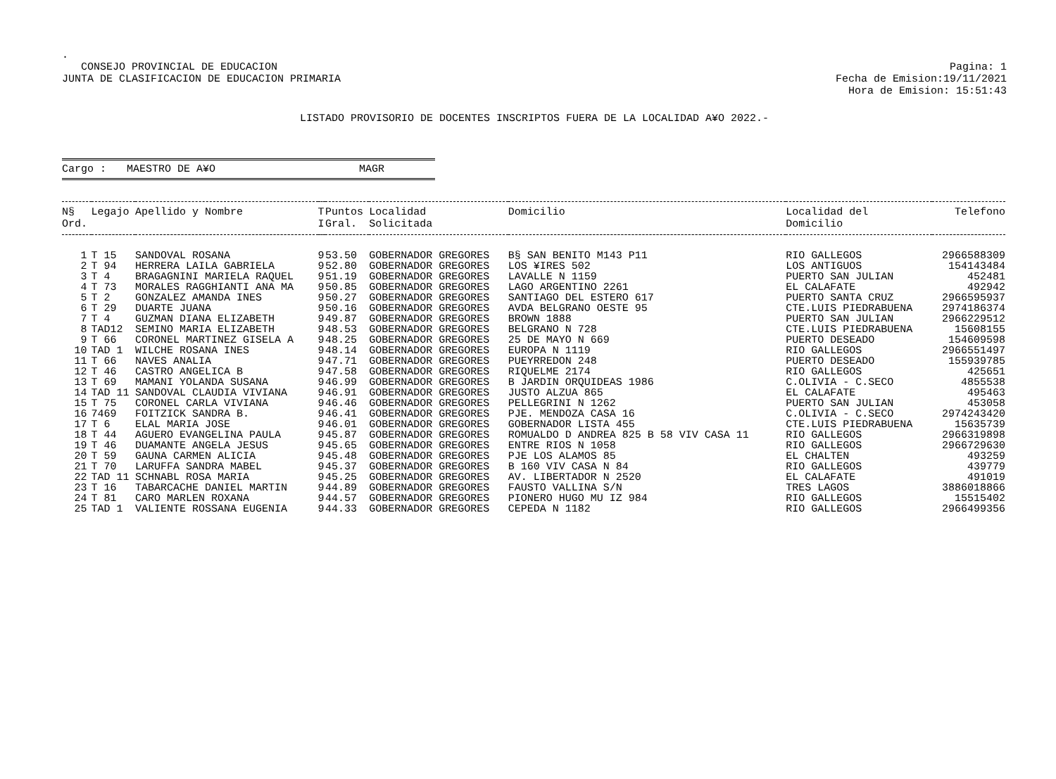.
CONSEJO PROVINCIAL DE EDUCACION
JUNTA DE CLASIFICACION DE EDUCACION PRIMARIA
Pagina: 1
Fecha de Emision:19/11/2021
Hora de Emision: 15:51:43
LISTADO PROVISORIO DE DOCENTES INSCRIPTOS FUERA DE LA LOCALIDAD A¥O 2022.-
Cargo : MAESTRO DE A¥O MAGR
| N§ Ord. | Legajo | Apellido y Nombre | T I | Puntos Gral. | Localidad Solicitada | Domicilio | Localidad del Domicilio | Telefono |
| --- | --- | --- | --- | --- | --- | --- | --- | --- |
| 1 | T 15 | SANDOVAL ROSANA | 9 | 53.50 | GOBERNADOR GREGORES | B§ SAN BENITO M143 P11 | RIO GALLEGOS | 2966588309 |
| 2 | T 94 | HERRERA LAILA GABRIELA | 9 | 52.80 | GOBERNADOR GREGORES | LOS ¥IRES 502 | LOS ANTIGUOS | 154143484 |
| 3 | T 4 | BRAGAGNINI MARIELA RAQUEL | 9 | 51.19 | GOBERNADOR GREGORES | LAVALLE N 1159 | PUERTO SAN JULIAN | 452481 |
| 4 | T 73 | MORALES RAGGHIANTI ANA MA | 9 | 50.85 | GOBERNADOR GREGORES | LAGO ARGENTINO 2261 | EL CALAFATE | 492942 |
| 5 | T 2 | GONZALEZ AMANDA INES | 9 | 50.27 | GOBERNADOR GREGORES | SANTIAGO DEL ESTERO 617 | PUERTO SANTA CRUZ | 2966595937 |
| 6 | T 29 | DUARTE JUANA | 9 | 50.16 | GOBERNADOR GREGORES | AVDA BELGRANO OESTE 95 | CTE.LUIS PIEDRABUENA | 2974186374 |
| 7 | T 4 | GUZMAN DIANA ELIZABETH | 9 | 49.87 | GOBERNADOR GREGORES | BROWN 1888 | PUERTO SAN JULIAN | 2966229512 |
| 8 | TAD12 | SEMINO MARIA ELIZABETH | 9 | 48.53 | GOBERNADOR GREGORES | BELGRANO N 728 | CTE.LUIS PIEDRABUENA | 15608155 |
| 9 | T 66 | CORONEL MARTINEZ GISELA A | 9 | 48.25 | GOBERNADOR GREGORES | 25 DE MAYO N 669 | PUERTO DESEADO | 154609598 |
| 10 | TAD 1 | WILCHE ROSANA INES | 9 | 48.14 | GOBERNADOR GREGORES | EUROPA N 1119 | RIO GALLEGOS | 2966551497 |
| 11 | T 66 | NAVES ANALIA | 9 | 47.71 | GOBERNADOR GREGORES | PUEYRREDON 248 | PUERTO DESEADO | 155939785 |
| 12 | T 46 | CASTRO ANGELICA B | 9 | 47.58 | GOBERNADOR GREGORES | RIQUELME 2174 | RIO GALLEGOS | 425651 |
| 13 | T 69 | MAMANI YOLANDA SUSANA | 9 | 46.99 | GOBERNADOR GREGORES | B JARDIN ORQUIDEAS 1986 | C.OLIVIA - C.SECO | 4855538 |
| 14 | TAD 11 | SANDOVAL CLAUDIA VIVIANA | 9 | 46.91 | GOBERNADOR GREGORES | JUSTO ALZUA 865 | EL CALAFATE | 495463 |
| 15 | T 75 | CORONEL CARLA VIVIANA | 9 | 46.46 | GOBERNADOR GREGORES | PELLEGRINI N 1262 | PUERTO SAN JULIAN | 453058 |
| 16 | 7469 | FOITZICK SANDRA B. | 9 | 46.41 | GOBERNADOR GREGORES | PJE. MENDOZA CASA 16 | C.OLIVIA - C.SECO | 2974243420 |
| 17 | T 6 | ELAL MARIA JOSE | 9 | 46.01 | GOBERNADOR GREGORES | GOBERNADOR LISTA 455 | CTE.LUIS PIEDRABUENA | 15635739 |
| 18 | T 44 | AGUERO EVANGELINA PAULA | 9 | 45.87 | GOBERNADOR GREGORES | ROMUALDO D ANDREA 825 B 58 VIV CASA 11 | RIO GALLEGOS | 2966319898 |
| 19 | T 46 | DUAMANTE ANGELA JESUS | 9 | 45.65 | GOBERNADOR GREGORES | ENTRE RIOS N 1058 | RIO GALLEGOS | 2966729630 |
| 20 | T 59 | GAUNA CARMEN ALICIA | 9 | 45.48 | GOBERNADOR GREGORES | PJE LOS ALAMOS 85 | EL CHALTEN | 493259 |
| 21 | T 70 | LARUFFA SANDRA MABEL | 9 | 45.37 | GOBERNADOR GREGORES | B 160 VIV CASA N 84 | RIO GALLEGOS | 439779 |
| 22 | TAD 11 | SCHNABL ROSA MARIA | 9 | 45.25 | GOBERNADOR GREGORES | AV. LIBERTADOR N 2520 | EL CALAFATE | 491019 |
| 23 | T 16 | TABARCACHE DANIEL MARTIN | 9 | 44.89 | GOBERNADOR GREGORES | FAUSTO VALLINA S/N | TRES LAGOS | 3886018866 |
| 24 | T 81 | CARO MARLEN ROXANA | 9 | 44.57 | GOBERNADOR GREGORES | PIONERO HUGO MU IZ 984 | RIO GALLEGOS | 15515402 |
| 25 | TAD 1 | VALIENTE ROSSANA EUGENIA | 9 | 44.33 | GOBERNADOR GREGORES | CEPEDA N 1182 | RIO GALLEGOS | 2966499356 |